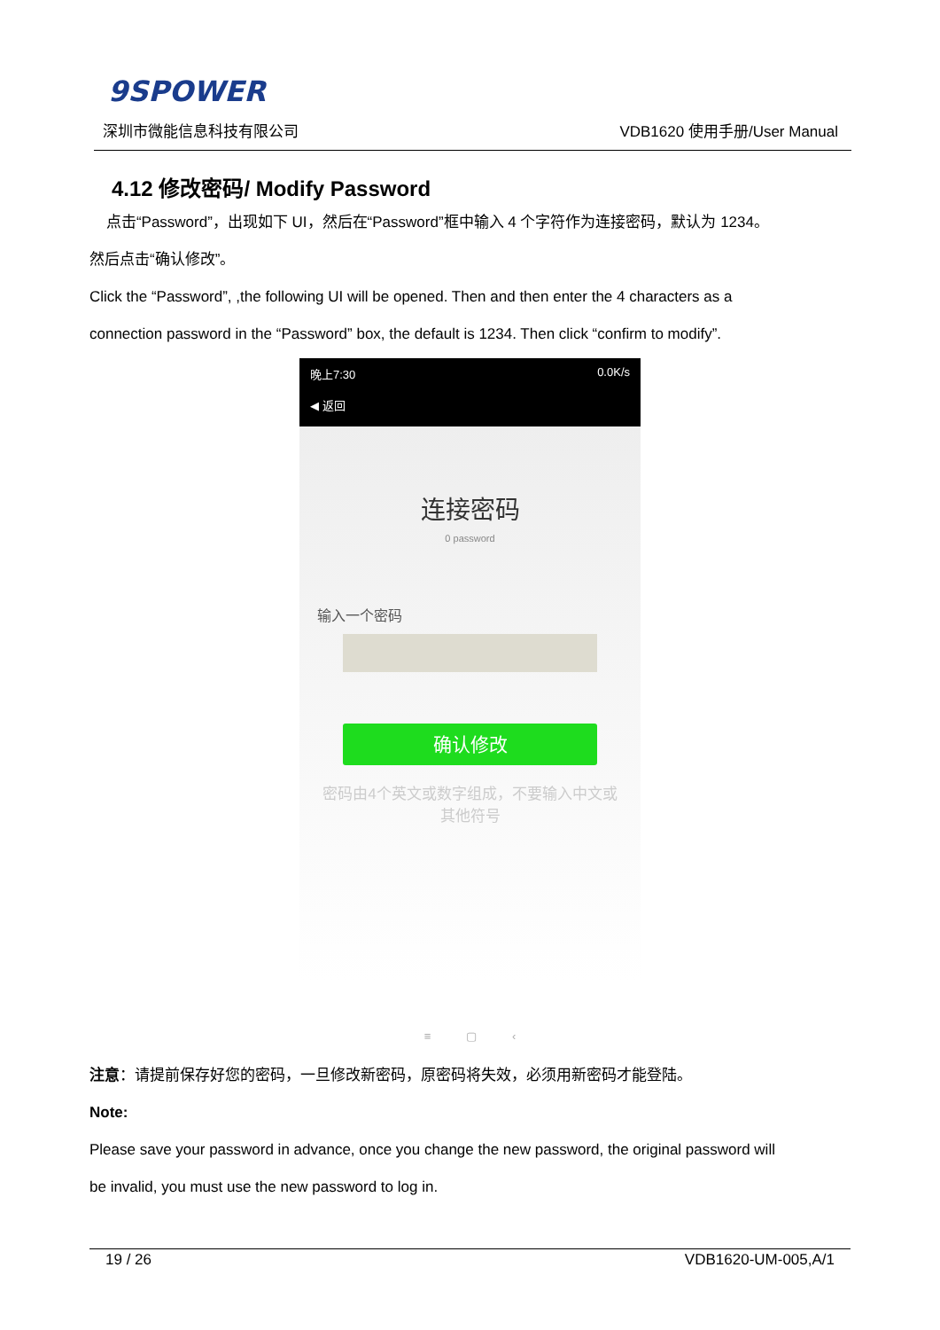9SPOWER
深圳市微能信息科技有限公司 VDB1620 使用手册/User Manual
4.12 修改密码/ Modify Password
点击“Password”，出现如下 UI，然后在“Password”框中输入 4 个字符作为连接密码，默认为 1234。
然后点击“确认修改”。
Click the “Password”, ,the following UI will be opened. Then and then enter the 4 characters as a
connection password in the “Password” box, the default is 1234. Then click “confirm to modify”.
晚上7:30 0.0K/s
◀ 返回
连接密码
0 password
输入一个密码
确认修改
密码由4个英文或数字组成，不要输入中文或
其他符号
≡ ▢ ‹
注意：请提前保存好您的密码，一旦修改新密码，原密码将失效，必须用新密码才能登陆。
Note:
Please save your password in advance, once you change the new password, the original password will
be invalid, you must use the new password to log in.
19 / 26 VDB1620-UM-005,A/1